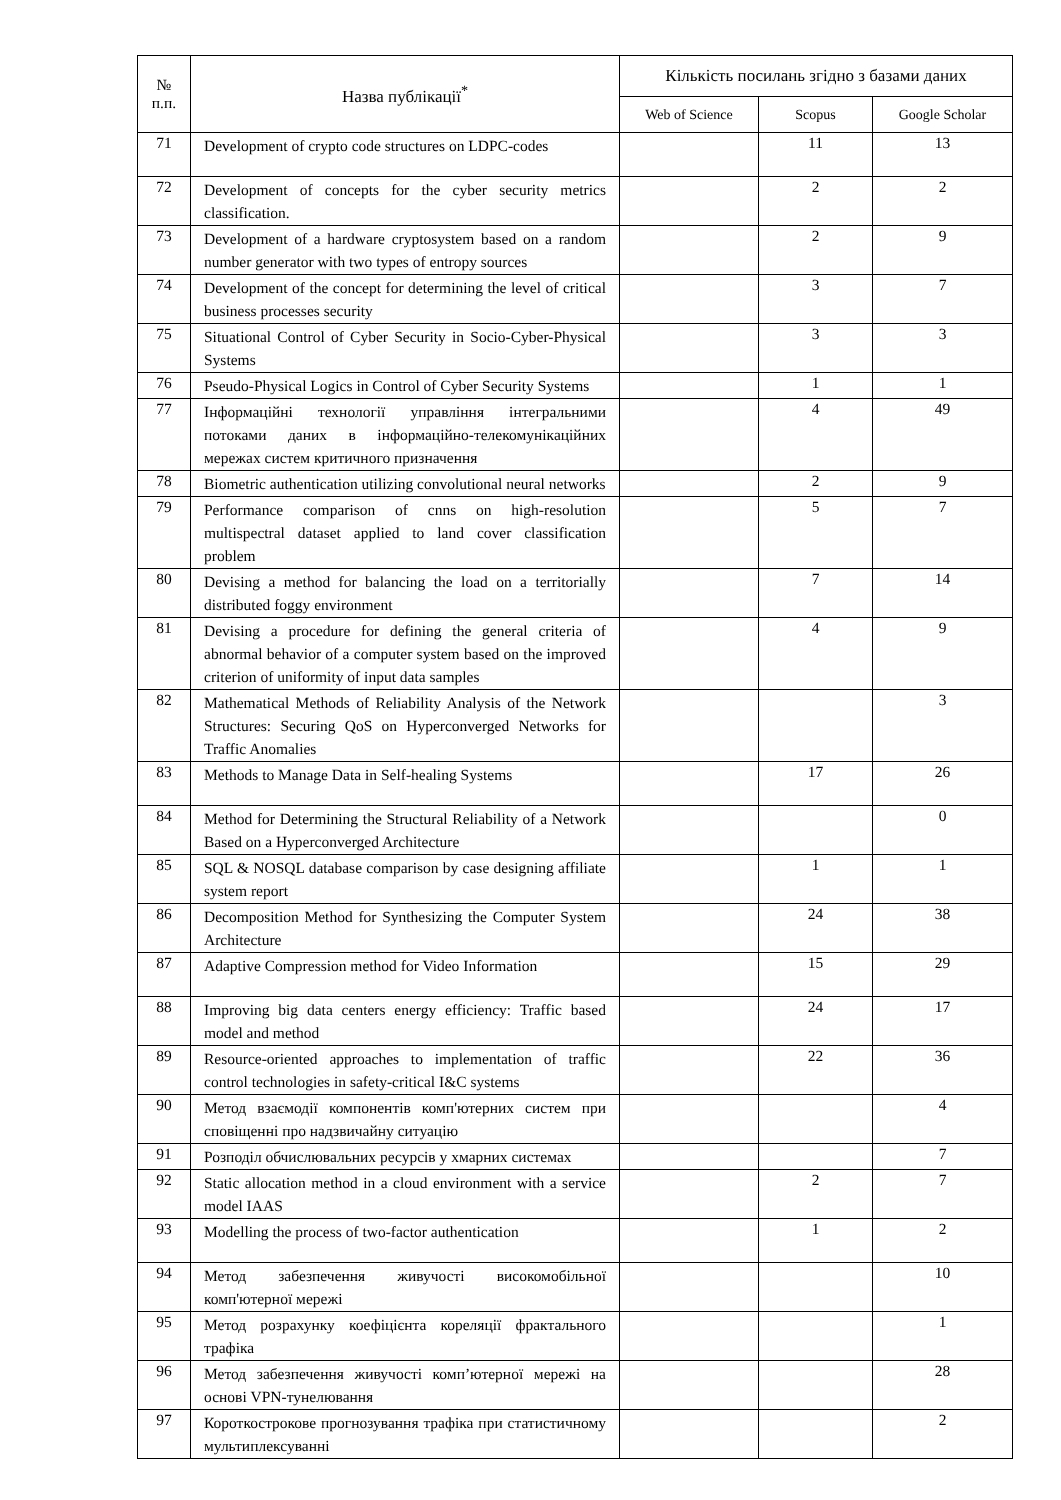| № п.п. | Назва публікації<sup>*</sup> | Кількість посилань згідно з базами даних | | |
| --- | --- | --- | --- | --- |
| | | Web of Science | Scopus | Google Scholar |
| 71 | Development of crypto code structures on LDPC-codes | | 11 | 13 |
| 72 | Development of concepts for the cyber security metrics classification. | | 2 | 2 |
| 73 | Development of a hardware cryptosystem based on a random number generator with two types of entropy sources | | 2 | 9 |
| 74 | Development of the concept for determining the level of critical business processes security | | 3 | 7 |
| 75 | Situational Control of Cyber Security in Socio-Cyber-Physical Systems | | 3 | 3 |
| 76 | Pseudo-Physical Logics in Control of Cyber Security Systems | | 1 | 1 |
| 77 | Інформаційні технології управління інтегральними потоками даних в інформаційно-телекомунікаційних мережах систем критичного призначення | | 4 | 49 |
| 78 | Biometric authentication utilizing convolutional neural networks | | 2 | 9 |
| 79 | Performance comparison of cnns on high-resolution multispectral dataset applied to land cover classification problem | | 5 | 7 |
| 80 | Devising a method for balancing the load on a territorially distributed foggy environment | | 7 | 14 |
| 81 | Devising a procedure for defining the general criteria of abnormal behavior of a computer system based on the improved criterion of uniformity of input data samples | | 4 | 9 |
| 82 | Mathematical Methods of Reliability Analysis of the Network Structures: Securing QoS on Hyperconverged Networks for Traffic Anomalies | | | 3 |
| 83 | Methods to Manage Data in Self-healing Systems | | 17 | 26 |
| 84 | Method for Determining the Structural Reliability of a Network Based on a Hyperconverged Architecture | | | 0 |
| 85 | SQL & NOSQL database comparison by case designing affiliate system report | | 1 | 1 |
| 86 | Decomposition Method for Synthesizing the Computer System Architecture | | 24 | 38 |
| 87 | Adaptive Compression method for Video Information | | 15 | 29 |
| 88 | Improving big data centers energy efficiency: Traffic based model and method | | 24 | 17 |
| 89 | Resource-oriented approaches to implementation of traffic control technologies in safety-critical I&C systems | | 22 | 36 |
| 90 | Метод взаємодії компонентів комп'ютерних систем при сповіщенні про надзвичайну ситуацію | | | 4 |
| 91 | Розподіл обчислювальних ресурсів у хмарних системах | | | 7 |
| 92 | Static allocation method in a cloud environment with a service model IAAS | | 2 | 7 |
| 93 | Modelling the process of two-factor authentication | | 1 | 2 |
| 94 | Метод забезпечення живучості високомобільної комп'ютерної мережі | | | 10 |
| 95 | Метод розрахунку коефіцієнта кореляції фрактального трафіка | | | 1 |
| 96 | Метод забезпечення живучості комп’ютерної мережі на основі VPN-тунелювання | | | 28 |
| 97 | Короткострокове прогнозування трафіка при статистичному мультиплексуванні | | | 2 |